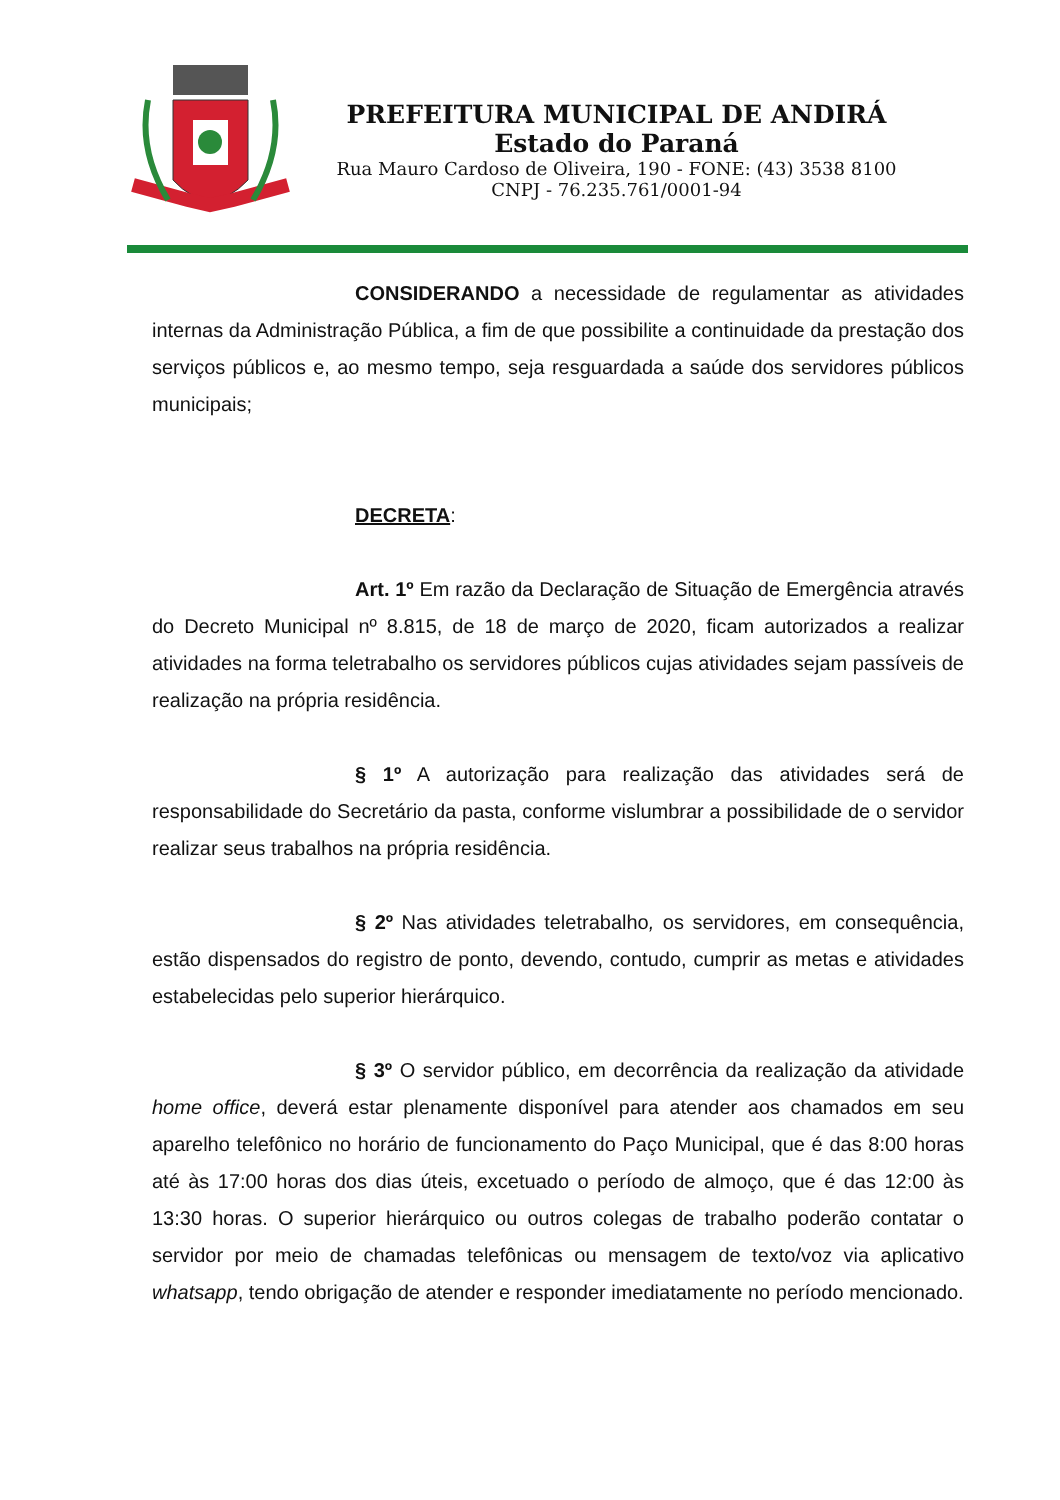PREFEITURA MUNICIPAL DE ANDIRÁ
Estado do Paraná
Rua Mauro Cardoso de Oliveira, 190 - FONE: (43) 3538 8100
CNPJ - 76.235.761/0001-94
CONSIDERANDO a necessidade de regulamentar as atividades internas da Administração Pública, a fim de que possibilite a continuidade da prestação dos serviços públicos e, ao mesmo tempo, seja resguardada a saúde dos servidores públicos municipais;
DECRETA:
Art. 1º Em razão da Declaração de Situação de Emergência através do Decreto Municipal nº 8.815, de 18 de março de 2020, ficam autorizados a realizar atividades na forma teletrabalho os servidores públicos cujas atividades sejam passíveis de realização na própria residência.
§ 1º A autorização para realização das atividades será de responsabilidade do Secretário da pasta, conforme vislumbrar a possibilidade de o servidor realizar seus trabalhos na própria residência.
§ 2º Nas atividades teletrabalho, os servidores, em consequência, estão dispensados do registro de ponto, devendo, contudo, cumprir as metas e atividades estabelecidas pelo superior hierárquico.
§ 3º O servidor público, em decorrência da realização da atividade home office, deverá estar plenamente disponível para atender aos chamados em seu aparelho telefônico no horário de funcionamento do Paço Municipal, que é das 8:00 horas até às 17:00 horas dos dias úteis, excetuado o período de almoço, que é das 12:00 às 13:30 horas. O superior hierárquico ou outros colegas de trabalho poderão contatar o servidor por meio de chamadas telefônicas ou mensagem de texto/voz via aplicativo whatsapp, tendo obrigação de atender e responder imediatamente no período mencionado.